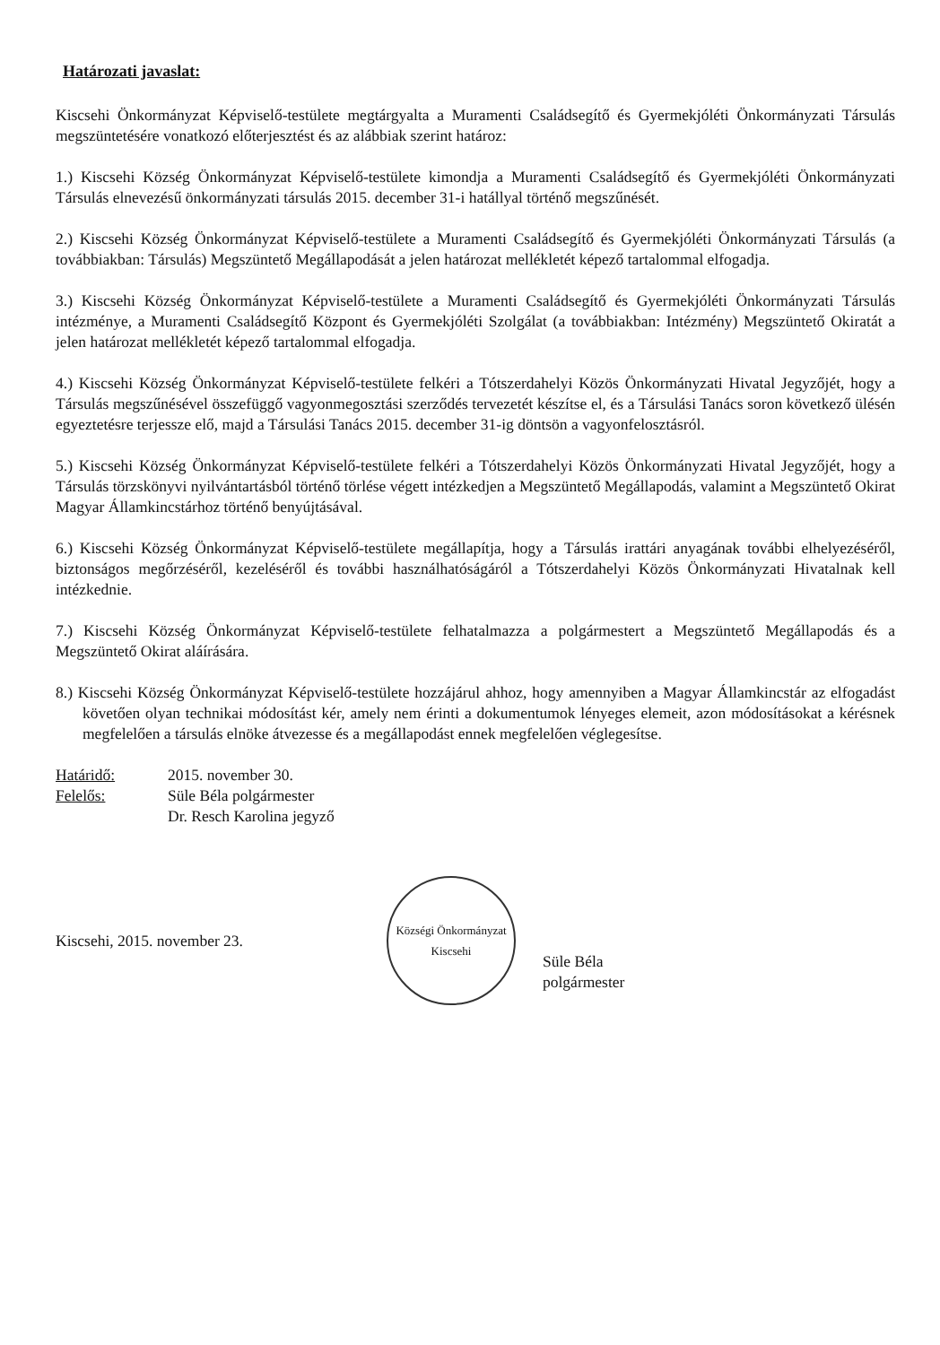Határozati javaslat:
Kiscsehi Önkormányzat Képviselő-testülete megtárgyalta a Muramenti Családsegítő és Gyermekjóléti Önkormányzati Társulás megszüntetésére vonatkozó előterjesztést és az alábbiak szerint határoz:
1.) Kiscsehi Község Önkormányzat Képviselő-testülete kimondja a Muramenti Családsegítő és Gyermekjóléti Önkormányzati Társulás elnevezésű önkormányzati társulás 2015. december 31-i hatállyal történő megszűnését.
2.) Kiscsehi Község Önkormányzat Képviselő-testülete a Muramenti Családsegítő és Gyermekjóléti Önkormányzati Társulás (a továbbiakban: Társulás) Megszüntető Megállapodását a jelen határozat mellékletét képező tartalommal elfogadja.
3.) Kiscsehi Község Önkormányzat Képviselő-testülete a Muramenti Családsegítő és Gyermekjóléti Önkormányzati Társulás intézménye, a Muramenti Családsegítő Központ és Gyermekjóléti Szolgálat (a továbbiakban: Intézmény) Megszüntető Okiratát a jelen határozat mellékletét képező tartalommal elfogadja.
4.) Kiscsehi Község Önkormányzat Képviselő-testülete felkéri a Tótszerdahelyi Közös Önkormányzati Hivatal Jegyzőjét, hogy a Társulás megszűnésével összefüggő vagyonmegosztási szerződés tervezetét készítse el, és a Társulási Tanács soron következő ülésén egyeztetésre terjessze elő, majd a Társulási Tanács 2015. december 31-ig döntsön a vagyonfelosztásról.
5.) Kiscsehi Község Önkormányzat Képviselő-testülete felkéri a Tótszerdahelyi Közös Önkormányzati Hivatal Jegyzőjét, hogy a Társulás törzskönyvi nyilvántartásból történő törlése végett intézkedjen a Megszüntető Megállapodás, valamint a Megszüntető Okirat Magyar Államkincstárhoz történő benyújtásával.
6.) Kiscsehi Község Önkormányzat Képviselő-testülete megállapítja, hogy a Társulás irattári anyagának további elhelyezéséről, biztonságos megőrzéséről, kezeléséről és további használhatóságáról a Tótszerdahelyi Közös Önkormányzati Hivatalnak kell intézkednie.
7.) Kiscsehi Község Önkormányzat Képviselő-testülete felhatalmazza a polgármestert a Megszüntető Megállapodás és a Megszüntető Okirat aláírására.
8.) Kiscsehi Község Önkormányzat Képviselő-testülete hozzájárul ahhoz, hogy amennyiben a Magyar Államkincstár az elfogadást követően olyan technikai módosítást kér, amely nem érinti a dokumentumok lényeges elemeit, azon módosításokat a kérésnek megfelelően a társulás elnöke átvezesse és a megállapodást ennek megfelelően véglegesítse.
Határidő:
2015. november 30.
Felelős:
Süle Béla polgármester
Dr. Resch Karolina jegyző
Kiscsehi, 2015. november 23.
Községi Önkormányzat
Kiscsehi
Süle Béla
polgármester